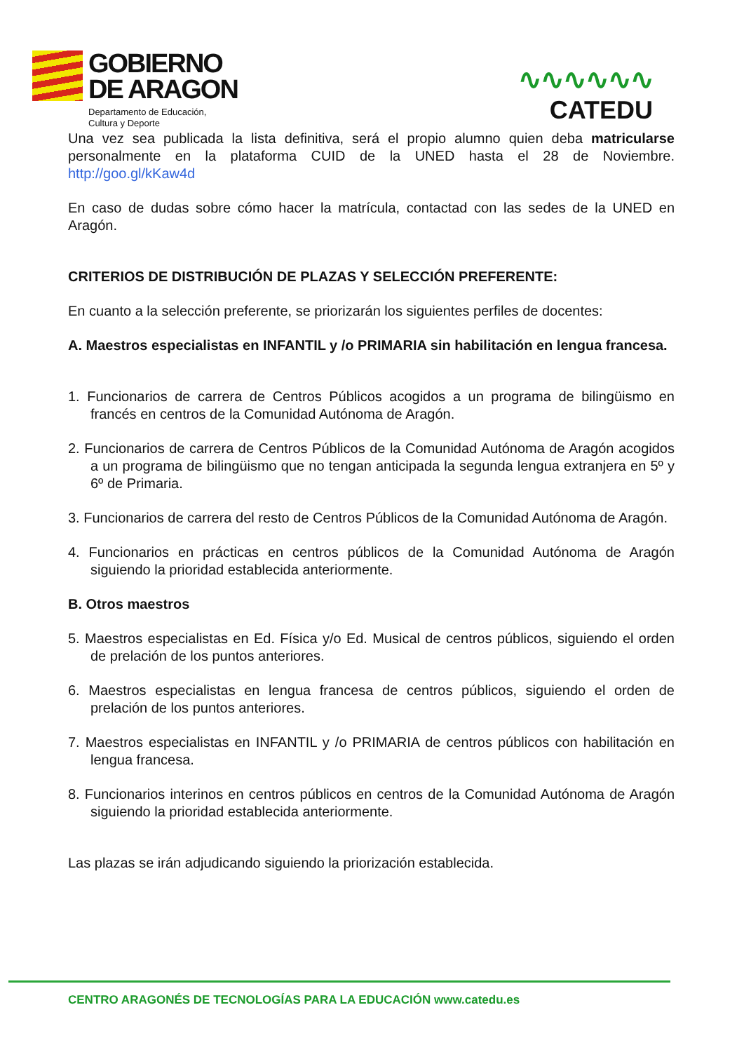GOBIERNO
DE ARAGON
Departamento de Educación,
Cultura y Deporte
∿∿∿∿∿∿
CATEDU
Una vez sea publicada la lista definitiva, será el propio alumno quien deba matricularse personalmente en la plataforma CUID de la UNED hasta el 28 de Noviembre. http://goo.gl/kKaw4d
En caso de dudas sobre cómo hacer la matrícula, contactad con las sedes de la UNED en Aragón.
CRITERIOS DE DISTRIBUCIÓN DE PLAZAS Y SELECCIÓN PREFERENTE:
En cuanto a la selección preferente, se priorizarán los siguientes perfiles de docentes:
A. Maestros especialistas en INFANTIL y /o PRIMARIA sin habilitación en lengua francesa.
1. Funcionarios de carrera de Centros Públicos acogidos a un programa de bilingüismo en francés en centros de la Comunidad Autónoma de Aragón.
2. Funcionarios de carrera de Centros Públicos de la Comunidad Autónoma de Aragón acogidos a un programa de bilingüismo que no tengan anticipada la segunda lengua extranjera en 5º y 6º de Primaria.
3. Funcionarios de carrera del resto de Centros Públicos de la Comunidad Autónoma de Aragón.
4. Funcionarios en prácticas en centros públicos de la Comunidad Autónoma de Aragón siguiendo la prioridad establecida anteriormente.
B. Otros maestros
5. Maestros especialistas en Ed. Física y/o Ed. Musical de centros públicos, siguiendo el orden de prelación de los puntos anteriores.
6. Maestros especialistas en lengua francesa de centros públicos, siguiendo el orden de prelación de los puntos anteriores.
7. Maestros especialistas en INFANTIL y /o PRIMARIA de centros públicos con habilitación en lengua francesa.
8. Funcionarios interinos en centros públicos en centros de la Comunidad Autónoma de Aragón siguiendo la prioridad establecida anteriormente.
Las plazas se irán adjudicando siguiendo la priorización establecida.
CENTRO ARAGONÉS DE TECNOLOGÍAS PARA LA EDUCACIÓN www.catedu.es